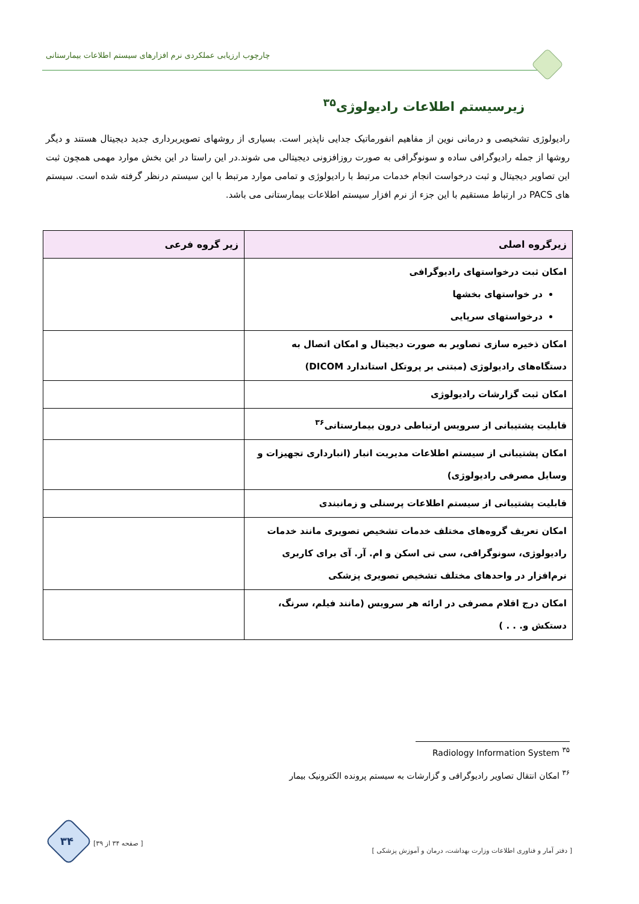چارچوب ارزیابی عملکردی نرم افزارهای سیستم اطلاعات بیمارستانی
زیرسیستم اطلاعات رادیولوژی<sup>۳۵</sup>
رادیولوژی تشخیصی و درمانی نوین از مفاهیم انفورماتیک جدایی ناپذیر است. بسیاری از روشهای تصویربرداری جدید دیجیتال هستند و دیگر روشها از جمله رادیوگرافی ساده و سونوگرافی به صورت روزافزونی دیجیتالی می شوند.در این راستا در این بخش موارد مهمی همچون ثبت این تصاویر دیجیتال و ثبت درخواست انجام خدمات مرتبط با رادیولوژی و تمامی موارد مرتبط با این سیستم درنظر گرفته شده است. سیستم های PACS در ارتباط مستقیم با این جزء از نرم افزار سیستم اطلاعات بیمارستانی می باشد.
| زیرگروه اصلی | زیر گروه فرعی |
| --- | --- |
| امکان ثبت درخواستهای رادیوگرافی در خواستهای بخشها درخواستهای سرپایی | |
| امکان ذخیره سازی تصاویر به صورت دیجیتال و امکان اتصال به دستگاه‌های رادیولوژی (مبتنی بر پروتکل استاندارد DICOM) | |
| امکان ثبت گزارشات رادیولوژی | |
| قابلیت پشتیبانی از سرویس ارتباطی درون بیمارستانی<sup>۳۶</sup> | |
| امکان پشتیبانی از سیستم اطلاعات مدیریت انبار (انبارداری تجهیزات و وسایل مصرفی رادیولوژی) | |
| قابلیت پشتیبانی از سیستم اطلاعات پرسنلی و زمانبندی | |
| امکان تعریف گروه‌های مختلف خدمات تشخیص تصویری مانند خدمات رادیولوژی، سونوگرافی، سی تی اسکن و ام. آر. آی برای کاربری نرم‌افزار در واحدهای مختلف تشخیص تصویری پزشکی | |
| امکان درج اقلام مصرفی در ارائه هر سرویس (مانند فیلم، سرنگ، دستکش و. . . ) | |
<sup>۳۵</sup> Radiology Information System
<sup>۳۶</sup> امکان انتقال تصاویر رادیوگرافی و گزارشات به سیستم پرونده الکترونیک بیمار
[ دفتر آمار و فناوری اطلاعات وزارت بهداشت، درمان و آموزش پزشکی ]
[ صفحه ۳۴ از ۳۹]
۳۴